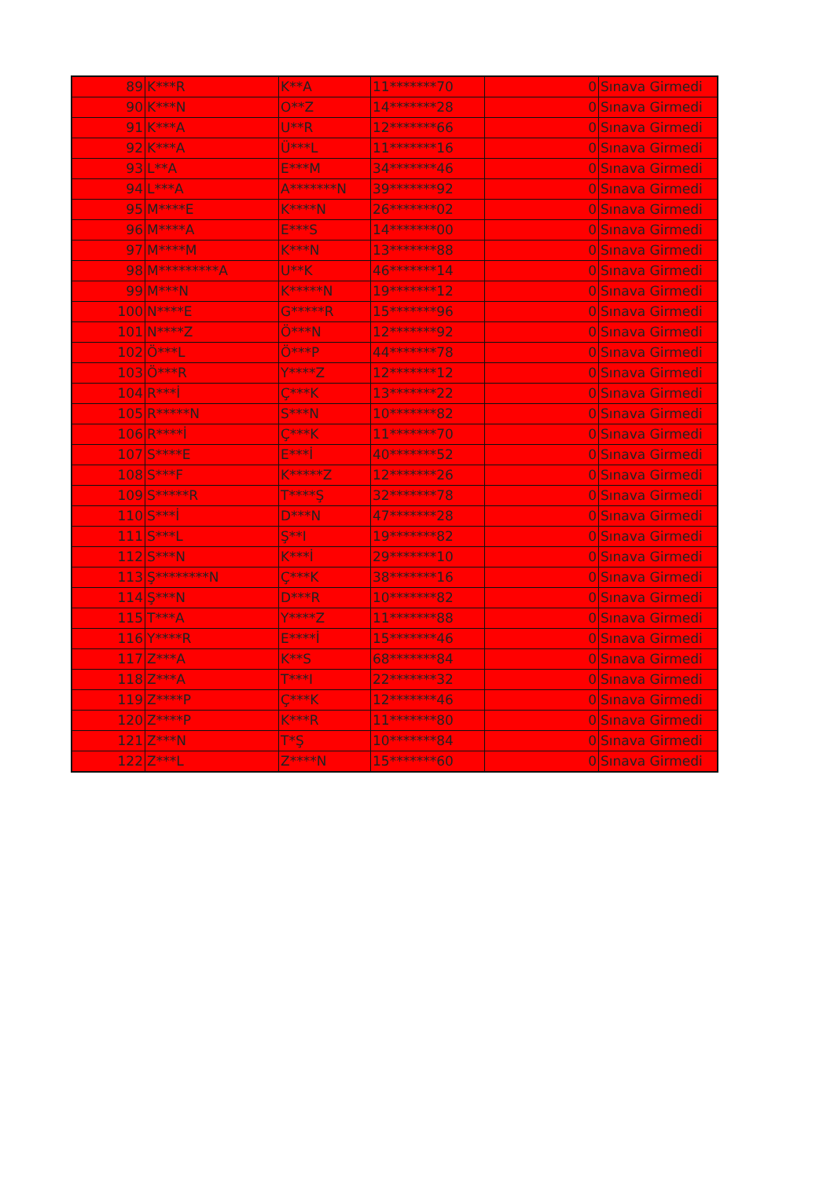| 89 | K***R | K**A | 11*******70 | 0 | Sınava Girmedi |
| 90 | K***N | O**Z | 14*******28 | 0 | Sınava Girmedi |
| 91 | K***A | U**R | 12*******66 | 0 | Sınava Girmedi |
| 92 | K***A | Ü***L | 11*******16 | 0 | Sınava Girmedi |
| 93 | L**A | E***M | 34*******46 | 0 | Sınava Girmedi |
| 94 | L***A | A*******N | 39*******92 | 0 | Sınava Girmedi |
| 95 | M****E | K****N | 26*******02 | 0 | Sınava Girmedi |
| 96 | M****A | E***S | 14*******00 | 0 | Sınava Girmedi |
| 97 | M****M | K***N | 13*******88 | 0 | Sınava Girmedi |
| 98 | M*********A | U**K | 46*******14 | 0 | Sınava Girmedi |
| 99 | M***N | K*****N | 19*******12 | 0 | Sınava Girmedi |
| 100 | N****E | G*****R | 15*******96 | 0 | Sınava Girmedi |
| 101 | N****Z | Ö***N | 12*******92 | 0 | Sınava Girmedi |
| 102 | Ö***L | Ö***P | 44*******78 | 0 | Sınava Girmedi |
| 103 | Ö***R | Y****Z | 12*******12 | 0 | Sınava Girmedi |
| 104 | R***İ | Ç***K | 13*******22 | 0 | Sınava Girmedi |
| 105 | R*****N | S***N | 10*******82 | 0 | Sınava Girmedi |
| 106 | R****İ | Ç***K | 11*******70 | 0 | Sınava Girmedi |
| 107 | S****E | E***İ | 40*******52 | 0 | Sınava Girmedi |
| 108 | S***F | K*****Z | 12*******26 | 0 | Sınava Girmedi |
| 109 | S*****R | T****Ş | 32*******78 | 0 | Sınava Girmedi |
| 110 | S***İ | D***N | 47*******28 | 0 | Sınava Girmedi |
| 111 | S***L | Ş**I | 19*******82 | 0 | Sınava Girmedi |
| 112 | S***N | K***İ | 29*******10 | 0 | Sınava Girmedi |
| 113 | Ş********N | Ç***K | 38*******16 | 0 | Sınava Girmedi |
| 114 | Ş***N | D***R | 10*******82 | 0 | Sınava Girmedi |
| 115 | T***A | Y****Z | 11*******88 | 0 | Sınava Girmedi |
| 116 | Y****R | E****İ | 15*******46 | 0 | Sınava Girmedi |
| 117 | Z***A | K**S | 68*******84 | 0 | Sınava Girmedi |
| 118 | Z***A | T***I | 22*******32 | 0 | Sınava Girmedi |
| 119 | Z****P | Ç***K | 12*******46 | 0 | Sınava Girmedi |
| 120 | Z****P | K***R | 11*******80 | 0 | Sınava Girmedi |
| 121 | Z***N | T*Ş | 10*******84 | 0 | Sınava Girmedi |
| 122 | Z***L | Z****N | 15*******60 | 0 | Sınava Girmedi |